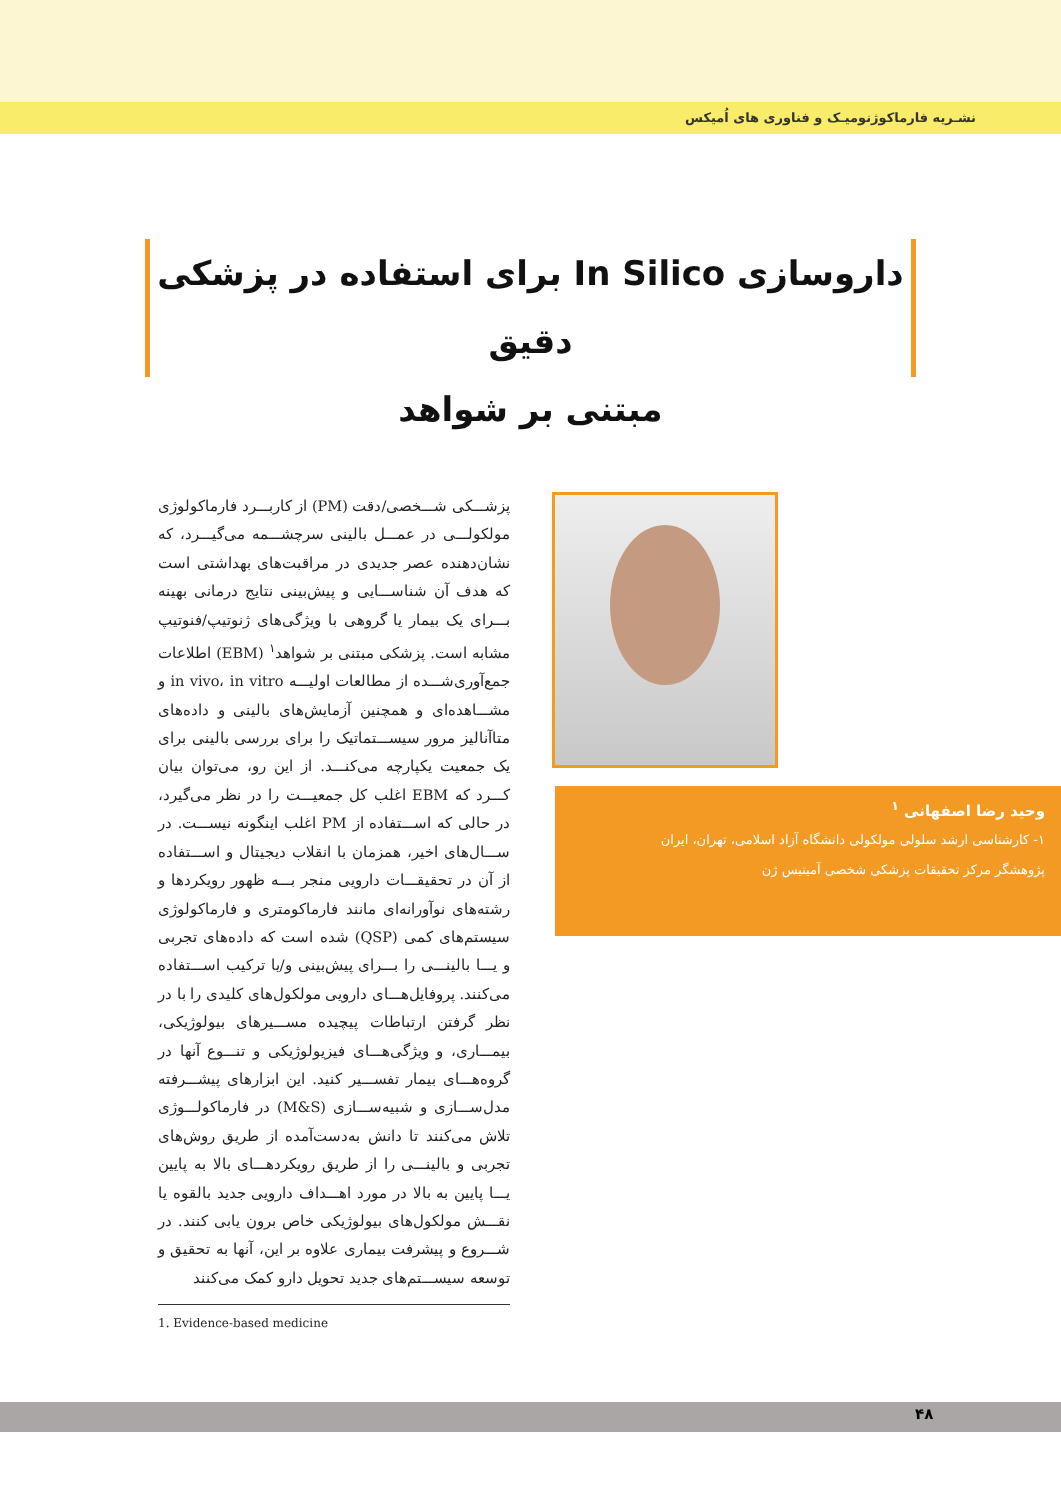نشـریه فارماکوژنومیـک و فناوری های اُمیکس
داروسازی In Silico برای استفاده در پزشکی دقیق
مبتنی بر شواهد
پزشـــکی شـــخصی/دقت (PM) از کاربـــرد فارماکولوژی مولکولـــی در عمـــل بالینی سرچشـــمه می‌گیـــرد، که نشان‌دهنده عصر جدیدی در مراقبت‌های بهداشتی است که هدف آن شناســـایی و پیش‌بینی نتایج درمانی بهینه بـــرای یک بیمار یا گروهی با ویژگی‌های ژنوتیپ/فنوتیپ مشابه است. پزشکی مبتنی بر شواهد<sup>۱</sup> (EBM) اطلاعات جمع‌آوری‌شـــده از مطالعات اولیـــه in vivo، in vitro و مشـــاهده‌ای و همچنین آزمایش‌های بالینی و داده‌های متاآنالیز مرور سیســـتماتیک را برای بررسی بالینی برای یک جمعیت یکپارچه می‌کنـــد. از این رو، می‌توان بیان کـــرد که EBM اغلب کل جمعیـــت را در نظر می‌گیرد، در حالی که اســـتفاده از PM اغلب اینگونه نیســـت. در ســـال‌های اخیر، همزمان با انقلاب دیجیتال و اســـتفاده از آن در تحقیقـــات دارویی منجر بـــه ظهور رویکردها و رشته‌های نوآورانه‌ای مانند فارماکومتری و فارماکولوژی سیستم‌های کمی (QSP) شده است که داده‌های تجربی و یـــا بالینـــی را بـــرای پیش‌بینی و/یا ترکیب اســـتفاده می‌کنند. پروفایل‌هـــای دارویی مولکول‌های کلیدی را با در نظر گرفتن ارتباطات پیچیده مســـیرهای بیولوژیکی، بیمـــاری، و ویژگی‌هـــای فیزیولوژیکی و تنـــوع آنها در گروه‌هـــای بیمار تفســـیر کنید. این ابزارهای پیشـــرفته مدل‌ســـازی و شبیه‌ســـازی (M&S) در فارماکولـــوژی تلاش می‌کنند تا دانش به‌دست‌آمده از طریق روش‌های تجربی و بالینـــی را از طریق رویکردهـــای بالا به پایین یـــا پایین به بالا در مورد اهـــداف دارویی جدید بالقوه یا نقـــش مولکول‌های بیولوژیکی خاص برون یابی کنند. در شـــروع و پیشرفت بیماری علاوه بر این، آنها به تحقیق و توسعه سیســـتم‌های جدید تحویل دارو کمک می‌کنند
1. Evidence-based medicine
وحید رضا اصفهانی <sup>۱</sup>
۱- کارشناسی ارشد سلولی مولکولی دانشگاه آزاد اسلامی، تهران، ایران
پژوهشگر مرکز تحقیقات پزشکی شخصی آمیتیس ژن
۴۸